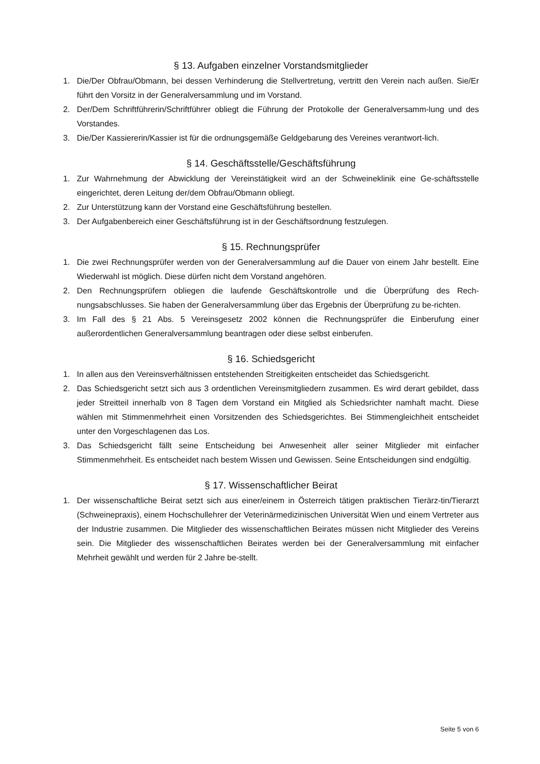§ 13. Aufgaben einzelner Vorstandsmitglieder
1. Die/Der Obfrau/Obmann, bei dessen Verhinderung die Stellvertretung, vertritt den Verein nach außen. Sie/Er führt den Vorsitz in der Generalversammlung und im Vorstand.
2. Der/Dem Schriftführerin/Schriftführer obliegt die Führung der Protokolle der Generalversamm-lung und des Vorstandes.
3. Die/Der Kassiererin/Kassier ist für die ordnungsgemäße Geldgebarung des Vereines verantwort-lich.
§ 14. Geschäftsstelle/Geschäftsführung
1. Zur Wahrnehmung der Abwicklung der Vereinstätigkeit wird an der Schweineklinik eine Ge-schäftsstelle eingerichtet, deren Leitung der/dem Obfrau/Obmann obliegt.
2. Zur Unterstützung kann der Vorstand eine Geschäftsführung bestellen.
3. Der Aufgabenbereich einer Geschäftsführung ist in der Geschäftsordnung festzulegen.
§ 15. Rechnungsprüfer
1. Die zwei Rechnungsprüfer werden von der Generalversammlung auf die Dauer von einem Jahr bestellt. Eine Wiederwahl ist möglich. Diese dürfen nicht dem Vorstand angehören.
2. Den Rechnungsprüfern obliegen die laufende Geschäftskontrolle und die Überprüfung des Rech-nungsabschlusses. Sie haben der Generalversammlung über das Ergebnis der Überprüfung zu be-richten.
3. Im Fall des § 21 Abs. 5 Vereinsgesetz 2002 können die Rechnungsprüfer die Einberufung einer außerordentlichen Generalversammlung beantragen oder diese selbst einberufen.
§ 16. Schiedsgericht
1. In allen aus den Vereinsverhältnissen entstehenden Streitigkeiten entscheidet das Schiedsgericht.
2. Das Schiedsgericht setzt sich aus 3 ordentlichen Vereinsmitgliedern zusammen. Es wird derart gebildet, dass jeder Streitteil innerhalb von 8 Tagen dem Vorstand ein Mitglied als Schiedsrichter namhaft macht. Diese wählen mit Stimmenmehrheit einen Vorsitzenden des Schiedsgerichtes. Bei Stimmengleichheit entscheidet unter den Vorgeschlagenen das Los.
3. Das Schiedsgericht fällt seine Entscheidung bei Anwesenheit aller seiner Mitglieder mit einfacher Stimmenmehrheit. Es entscheidet nach bestem Wissen und Gewissen. Seine Entscheidungen sind endgültig.
§ 17. Wissenschaftlicher Beirat
1. Der wissenschaftliche Beirat setzt sich aus einer/einem in Österreich tätigen praktischen Tierärz-tin/Tierarzt (Schweinepraxis), einem Hochschullehrer der Veterinärmedizinischen Universität Wien und einem Vertreter aus der Industrie zusammen. Die Mitglieder des wissenschaftlichen Beirates müssen nicht Mitglieder des Vereins sein. Die Mitglieder des wissenschaftlichen Beirates werden bei der Generalversammlung mit einfacher Mehrheit gewählt und werden für 2 Jahre be-stellt.
Seite 5 von 6